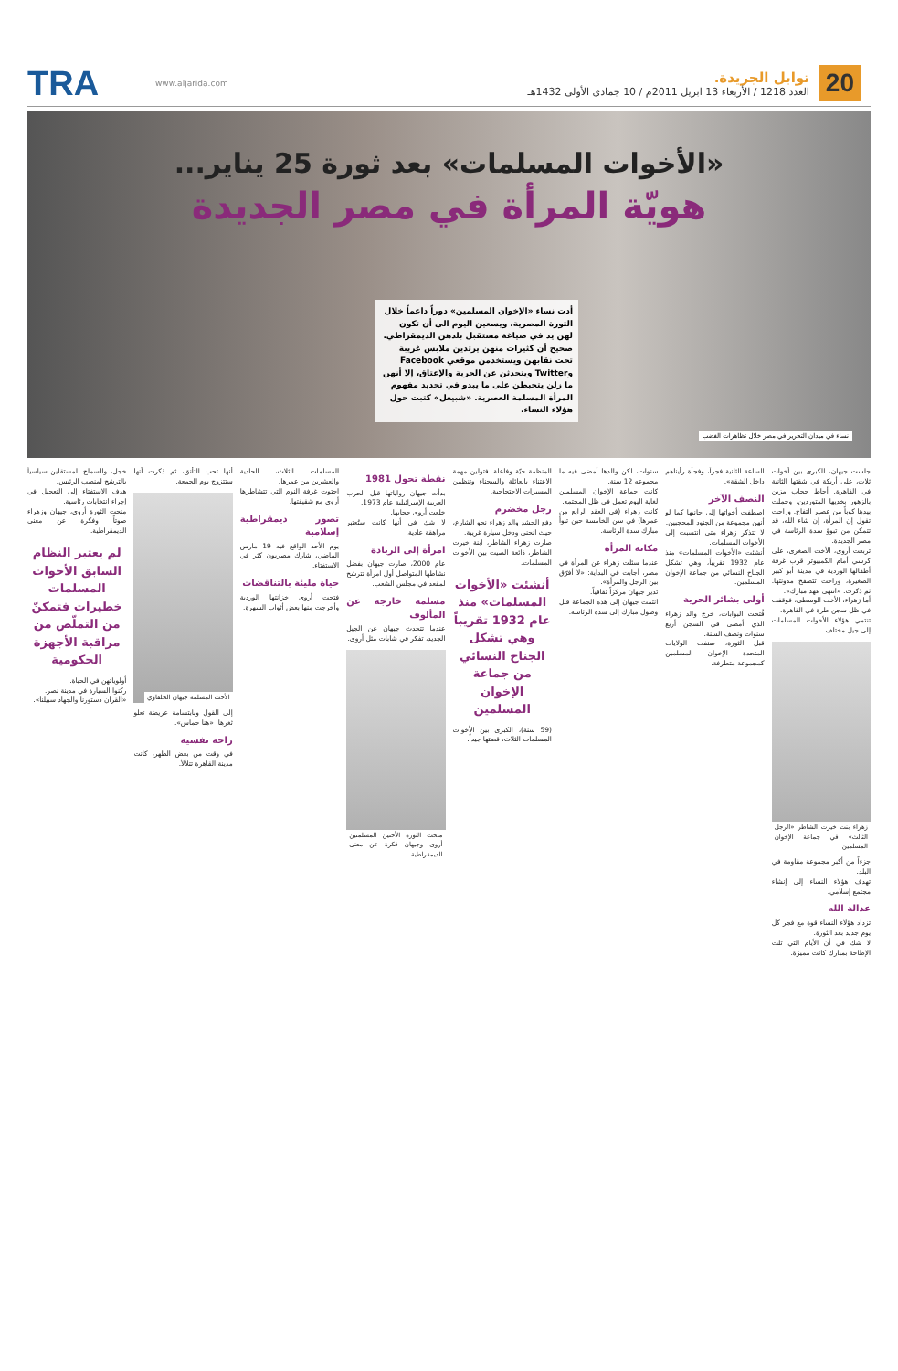20
توابل الجريدة.
العدد 1218 / الأربعاء 13 ابريل 2011م / 10 جمادى الأولى 1432هـ
www.aljarida.com
TRA
«الأخوات المسلمات» بعد ثورة 25 يناير...
هويّة المرأة في مصر الجديدة
أدت نساء «الإخوان المسلمين» دوراً داعماً خلال الثورة المصرية، ويسعين اليوم الى أن تكون لهن يد في صياغة مستقبل بلدهن الديمقراطي. صحيح أن كثيرات منهن يرتدين ملابس غريبة تحت نقابهن ويستخدمن موقعي Facebook وTwitter ويتحدثن عن الحرية والإعتاق، إلا أنهن ما زلن يتخبطن على ما يبدو في تحديد مفهوم المرأة المسلمة العصرية. «شبيغل» كتبت حول هؤلاء النساء.
نساء في ميدان التحرير في مصر خلال تظاهرات الغضب
جلست جيهان، الكبرى بين أخوات ثلاث، على أريكة في شقتها الثانية في القاهرة. أحاط حجاب مزين بالزهور بخديها المتوردين، وحملت بيدها كوباً من عصير التفاح. وراحت تقول إن المرأة، إن شاء الله، قد تتمكن من تبوؤ سدة الرئاسة في مصر الجديدة.
تربعت أروى، الأخت الصغرى، على كرسي أمام الكمبيوتر قرب غرفة أطفالها الوردية في مدينة أبو كبير الصغيرة، وراحت تتصفح مدونتها. ثم ذكرت: «انتهى عهد مبارك».
أما زهراء، الأخت الوسطى، فوقفت في ظل سجن طرة في القاهرة.
تنتمي هؤلاء الأخوات المسلمات إلى جيل مختلف.
زهراء بنت خيرت الشاطر «الرجل الثالث» في جماعة الإخوان المسلمين
جزءاً من أكبر مجموعة مقاومة في البلد.
تهدف هؤلاء النساء إلى إنشاء مجتمع إسلامي.
عدالة الله
تزداد هؤلاء النساء قوة مع فجر كل يوم جديد بعد الثورة.
لا شك في أن الأيام التي تلت الإطاحة بمبارك كانت مميزة.
الساعة الثانية فجراً، وفجأة رأيناهم داخل الشقة».
النصف الآخر
اصطفت أخواتها إلى جانبها كما لو أنهن مجموعة من الجنود المحجبين.
لا تتذكر زهراء متى انتسبت إلى الأخوات المسلمات.
أنشئت «الأخوات المسلمات» منذ عام 1932 تقريباً، وهي تشكل الجناح النسائي من جماعة الإخوان المسلمين.
أولى بشائر الحرية
فُتحت البوابات، خرج والد زهراء الذي أمضى في السجن أربع سنوات ونصف السنة.
قبل الثورة، صنفت الولايات المتحدة الإخوان المسلمين كمجموعة متطرفة.
سنوات، لكن والدها أمضى فيه ما مجموعه 12 سنة.
كانت جماعة الإخوان المسلمين لغاية اليوم تعمل في ظل المجتمع.
كانت زهراء (في العقد الرابع من عمرها) في سن الخامسة حين تبوأ مبارك سدة الرئاسة.
مكانة المرأة
عندما سئلت زهراء عن المرأة في مصر، أجابت في البداية: «لا أفرّق بين الرجل والمرأة».
تدير جيهان مركزاً ثقافياً.
انتمت جيهان إلى هذه الجماعة قبل وصول مبارك إلى سدة الرئاسة.
المنظمة حيّة وفاعلة. فتولين مهمة الاعتناء بالعائلة والسجناء وتنظمن المسيرات الاحتجاجية.
رجل مخضرم
دفع الحشد والد زهراء نحو الشارع، حيث انحنى ودخل سيارة غريبة.
صارت زهراء الشاطر، ابنة خيرت الشاطر، ذائعة الصيت بين الأخوات المسلمات.
أنشئت «الأخوات المسلمات» منذ عام 1932 تقريباً وهي تشكل الجناح النسائي من جماعة الإخوان المسلمين
(59 سنة)، الكبرى بين الأخوات المسلمات الثلاث، قصتها جيداً.
نقطة تحول 1981
بدأت جيهان رواياتها قبل الحرب العربية الإسرائيلية عام 1973.
خلعت أروى حجابها.
لا شك في أنها كانت ستُعتبر مراهقة عادية.
امرأة إلى الريادة
عام 2000، صارت جيهان بفضل نشاطها المتواصل أول امرأة تترشح لمقعد في مجلس الشعب.
مسلمة خارجة عن المألوف
عندما تتحدث جيهان عن الجيل الجديد، تفكر في شابات مثل أروى.
منحت الثورة الأختين المسلمتين أروى وجيهان فكرة عن معنى الديمقراطية
المسلمات الثلاث، الحادية والعشرين من عمرها.
احتوت غرفة النوم التي تتشاطرها أروى مع شقيقتها.
تصور ديمقراطية إسلامية
يوم الأحد الواقع فيه 19 مارس الماضي، شارك مصريون كثر في الاستفتاء.
حياة مليئة بالتناقضات
فتحت أروى خزانتها الوردية وأخرجت منها بعض أثواب السهرة.
أنها تحب التأنق، ثم ذكرت أنها ستتزوج يوم الجمعة.
الأخت المسلمة جيهان الحلفاوي
إلى القول وبابتسامة عريضة تعلو ثغرها: «هنا حماس».
راحة نفسية
في وقت من بعض الظهر، كانت مدينة القاهرة تتلألأ.
خجل، والسماح للمستقلين سياسياً بالترشح لمنصب الرئيس.
هدف الاستفتاء إلى التعجيل في إجراء انتخابات رئاسية.
منحت الثورة أروى، جيهان وزهراء صوتاً وفكرة عن معنى الديمقراطية.
لم يعتبر النظام السابق الأخوات المسلمات خطيرات فتمكنّ من التملّص من مراقبة الأجهزة الحكومية
أولوياتهن في الحياة.
ركنوا السيارة في مدينة نصر.
«القرآن دستورنا والجهاد سبيلنا».